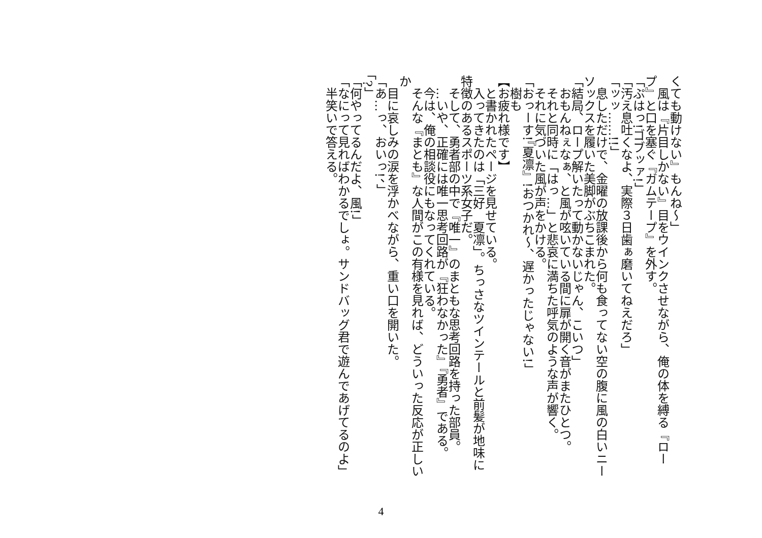くても動けない』もんね～」
　風は『片目しかない』目をウインクさせながら、俺の体を縛る『ロープ』と口を塞ぐ『ガムテープ』を外す。
「ぷはっ!ゴブッァ!」
「汚え息吐くなよ、実際３日歯ぁ磨いてねえだろ」
「ッッ……!!」
　息しただけで、金曜の放課後から何も食ってない空の腹に風の白いニーソックスを履いた美脚がぶちこまれた。
「結局、ロープ解いたって動かないじゃん、こいつ」
　おもんねぇなぁ、と風が呟いている間に扉が開く音がまたひとつ。
　それと同時に「はっ…」と悲哀に満ちた呼気のような声が響く。
　それに気づいた風が声をかける。
「おっーす!『夏凛』!おつかれ～、遅かったじゃない!」
　樹も
【お疲れ様です】
　と書かれたページを見せている。
　入ってきたのは「三好　夏凛」。ちっさなツインテールと前髪が地味に特徴のあるスポーツ系女子だ。
　そして、勇者部の中で『唯一』のまともな思考回路を持った部員。
　…いや、正確には唯一思考回路が『狂わなかった』『勇者』である。
　今は、俺の相談役にもなってくれている。
　そんな『まとも』な人間がこの有様を見れば、どういった反応が正しいか
　目に哀しみの涙を浮かべながら、重い口を開いた。
「あ…っ、おいっ!、」
「?」
「何やってるんだよ、風!」
「なにって見ればわかるでしょ。サンドバッグ君で遊んであげてるのよ」
　半笑いで答える。
4